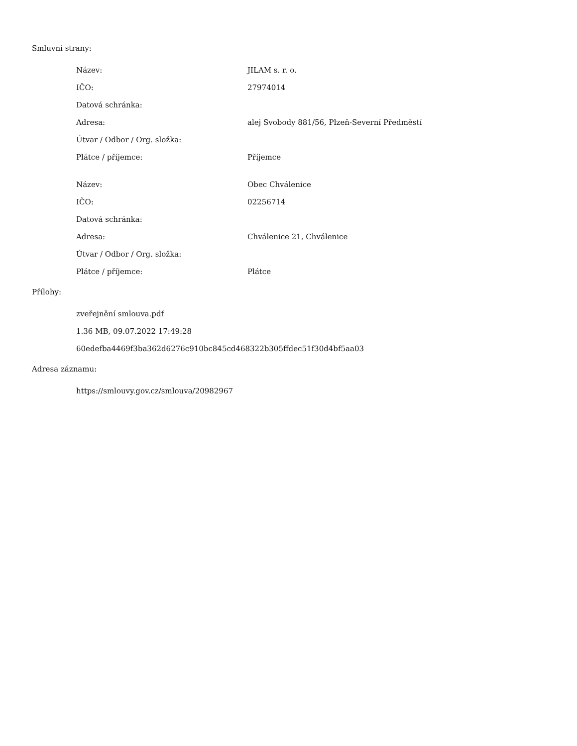Smluvní strany:
| Název: | JILAM s. r. o. |
| IČO: | 27974014 |
| Datová schránka: | |
| Adresa: | alej Svobody 881/56, Plzeň-Severní Předměstí |
| Útvar / Odbor / Org. složka: | |
| Plátce / příjemce: | Příjemce |
| Název: | Obec Chválenice |
| IČO: | 02256714 |
| Datová schránka: | |
| Adresa: | Chválenice 21, Chválenice |
| Útvar / Odbor / Org. složka: | |
| Plátce / příjemce: | Plátce |
Přílohy:
zveřejnění smlouva.pdf
1.36 MB, 09.07.2022 17:49:28
60edefba4469f3ba362d6276c910bc845cd468322b305ffdec51f30d4bf5aa03
Adresa záznamu:
https://smlouvy.gov.cz/smlouva/20982967